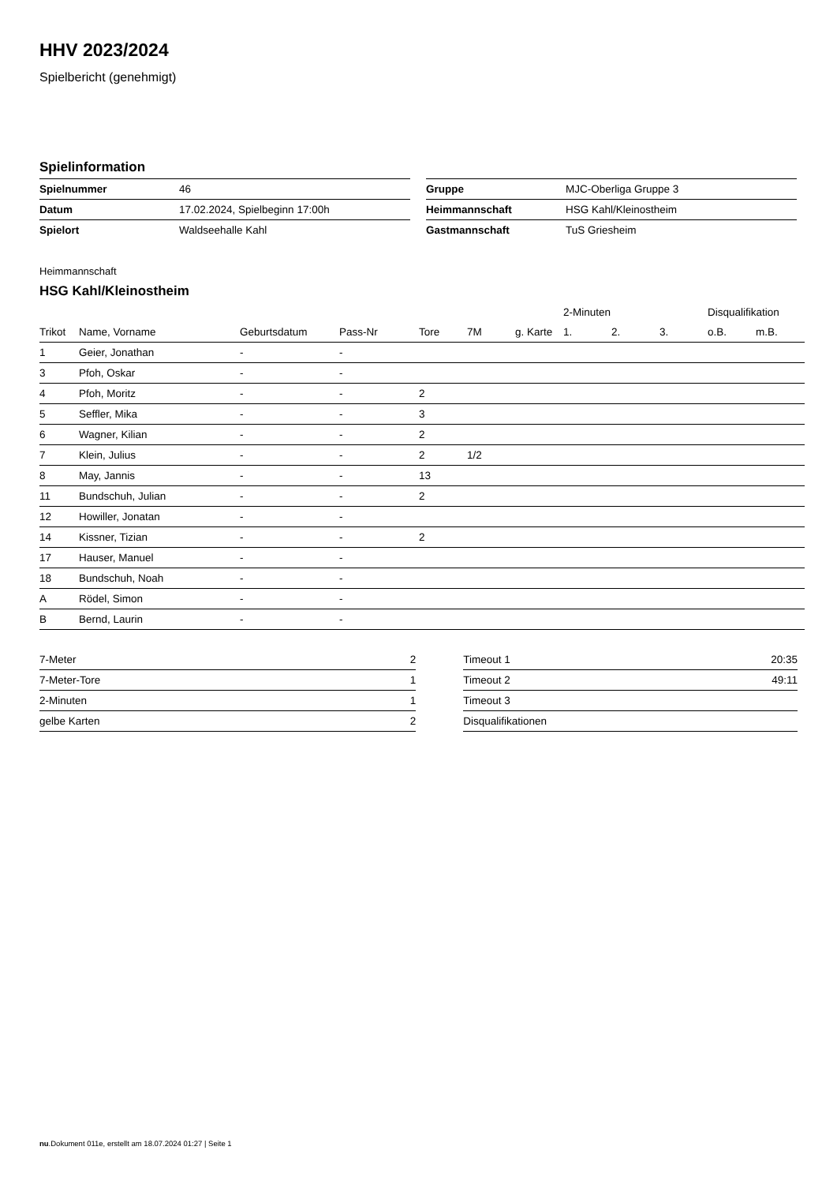HHV 2023/2024
Spielbericht (genehmigt)
Spielinformation
| Spielnummer | 46 |
| Datum | 17.02.2024, Spielbeginn 17:00h |
| Spielort | Waldseehalle Kahl |
| Gruppe | MJC-Oberliga Gruppe 3 |
| Heimmannschaft | HSG Kahl/Kleinostheim |
| Gastmannschaft | TuS Griesheim |
Heimmannschaft
HSG Kahl/Kleinostheim
| | | | | | | | 2-Minuten | | | Disqualifikation | |
| --- | --- | --- | --- | --- | --- | --- | --- | --- | --- | --- | --- |
| Trikot | Name, Vorname | Geburtsdatum | Pass-Nr | Tore | 7M | g. Karte | 1. | 2. | 3. | o.B. | m.B. |
| 1 | Geier, Jonathan | - | - | | | | | | | | |
| 3 | Pfoh, Oskar | - | - | | | | | | | | |
| 4 | Pfoh, Moritz | - | - | 2 | | | | | | | |
| 5 | Seffler, Mika | - | - | 3 | | | | | | | |
| 6 | Wagner, Kilian | - | - | 2 | | | | | | | |
| 7 | Klein, Julius | - | - | 2 | 1/2 | | | | | | |
| 8 | May, Jannis | - | - | 13 | | | | | | | |
| 11 | Bundschuh, Julian | - | - | 2 | | | | | | | |
| 12 | Howiller, Jonatan | - | - | | | | | | | | |
| 14 | Kissner, Tizian | - | - | 2 | | | | | | | |
| 17 | Hauser, Manuel | - | - | | | | | | | | |
| 18 | Bundschuh, Noah | - | - | | | | | | | | |
| A | Rödel, Simon | - | - | | | | | | | | |
| B | Bernd, Laurin | - | - | | | | | | | | |
| 7-Meter | 2 |
| 7-Meter-Tore | 1 |
| 2-Minuten | 1 |
| gelbe Karten | 2 |
| Timeout 1 | 20:35 |
| Timeout 2 | 49:11 |
| Timeout 3 | |
| Disqualifikationen | |
nu.Dokument 011e, erstellt am 18.07.2024 01:27 | Seite 1